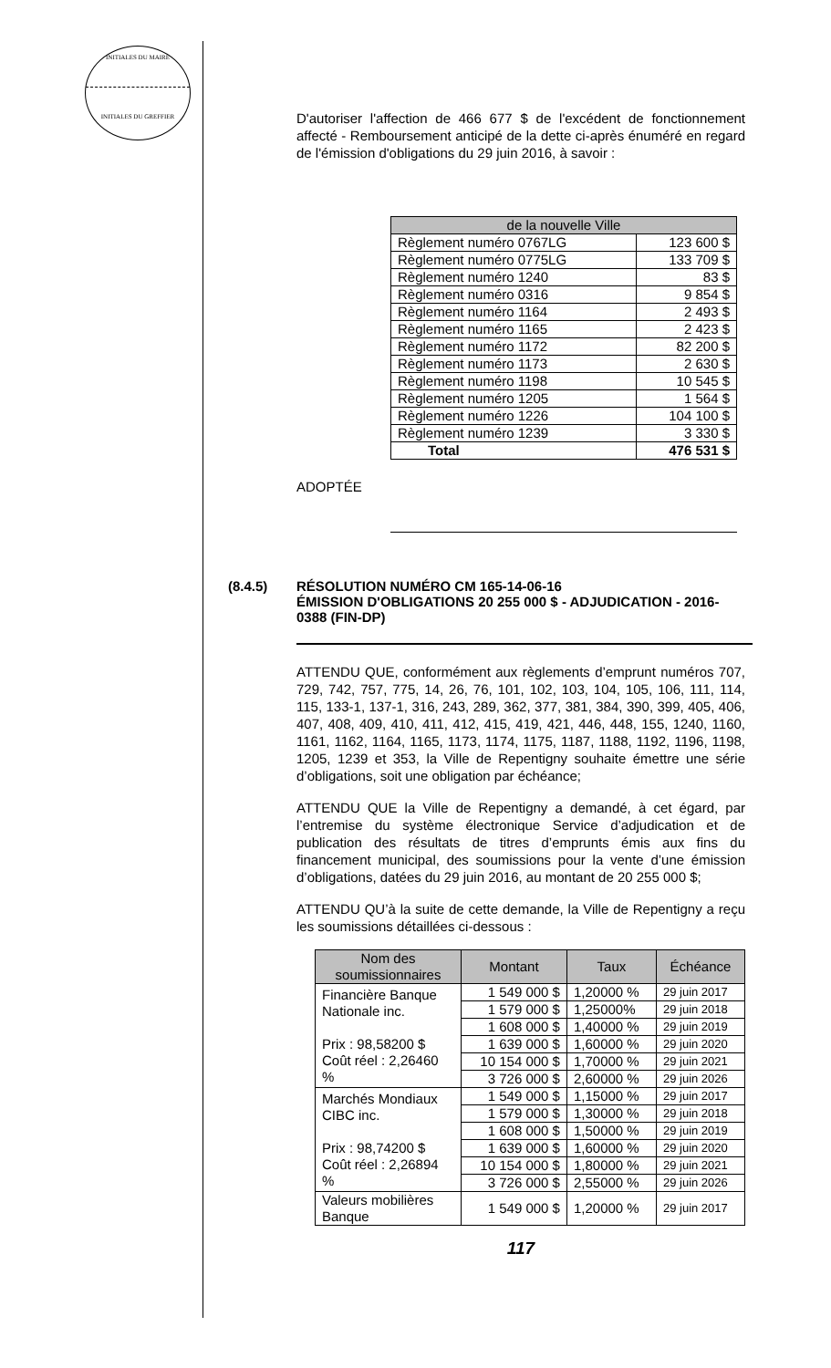INITIALES DU MAIRE
INITIALES DU GREFFIER
D'autoriser l'affection de 466 677 $ de l'excédent de fonctionnement affecté - Remboursement anticipé de la dette ci-après énuméré en regard de l'émission d'obligations du 29 juin 2016, à savoir :
| de la nouvelle Ville | |
| --- | --- |
| Règlement numéro 0767LG | 123 600 $ |
| Règlement numéro 0775LG | 133 709 $ |
| Règlement numéro 1240 | 83 $ |
| Règlement numéro 0316 | 9 854 $ |
| Règlement numéro 1164 | 2 493 $ |
| Règlement numéro 1165 | 2 423 $ |
| Règlement numéro 1172 | 82 200 $ |
| Règlement numéro 1173 | 2 630 $ |
| Règlement numéro 1198 | 10 545 $ |
| Règlement numéro 1205 | 1 564 $ |
| Règlement numéro 1226 | 104 100 $ |
| Règlement numéro 1239 | 3 330 $ |
| Total | 476 531 $ |
ADOPTÉE
(8.4.5) RÉSOLUTION NUMÉRO CM 165-14-06-16
ÉMISSION D'OBLIGATIONS 20 255 000 $ - ADJUDICATION - 2016-0388 (FIN-DP)
ATTENDU QUE, conformément aux règlements d’emprunt numéros 707, 729, 742, 757, 775, 14, 26, 76, 101, 102, 103, 104, 105, 106, 111, 114, 115, 133-1, 137-1, 316, 243, 289, 362, 377, 381, 384, 390, 399, 405, 406, 407, 408, 409, 410, 411, 412, 415, 419, 421, 446, 448, 155, 1240, 1160, 1161, 1162, 1164, 1165, 1173, 1174, 1175, 1187, 1188, 1192, 1196, 1198, 1205, 1239 et 353, la Ville de Repentigny souhaite émettre une série d’obligations, soit une obligation par échéance;
ATTENDU QUE la Ville de Repentigny a demandé, à cet égard, par l’entremise du système électronique Service d’adjudication et de publication des résultats de titres d’emprunts émis aux fins du financement municipal, des soumissions pour la vente d’une émission d’obligations, datées du 29 juin 2016, au montant de 20 255 000 $;
ATTENDU QU’à la suite de cette demande, la Ville de Repentigny a reçu les soumissions détaillées ci-dessous :
| Nom des soumissionnaires | Montant | Taux | Échéance |
| --- | --- | --- | --- |
| Financière Banque Nationale inc. Prix : 98,58200 $ Coût réel : 2,26460 % | 1 549 000 $ | 1,20000 % | 29 juin 2017 |
| | 1 579 000 $ | 1,25000% | 29 juin 2018 |
| | 1 608 000 $ | 1,40000 % | 29 juin 2019 |
| | 1 639 000 $ | 1,60000 % | 29 juin 2020 |
| | 10 154 000 $ | 1,70000 % | 29 juin 2021 |
| | 3 726 000 $ | 2,60000 % | 29 juin 2026 |
| Marchés Mondiaux CIBC inc. Prix : 98,74200 $ Coût réel : 2,26894 % | 1 549 000 $ | 1,15000 % | 29 juin 2017 |
| | 1 579 000 $ | 1,30000 % | 29 juin 2018 |
| | 1 608 000 $ | 1,50000 % | 29 juin 2019 |
| | 1 639 000 $ | 1,60000 % | 29 juin 2020 |
| | 10 154 000 $ | 1,80000 % | 29 juin 2021 |
| | 3 726 000 $ | 2,55000 % | 29 juin 2026 |
| Valeurs mobilières Banque | 1 549 000 $ | 1,20000 % | 29 juin 2017 |
117